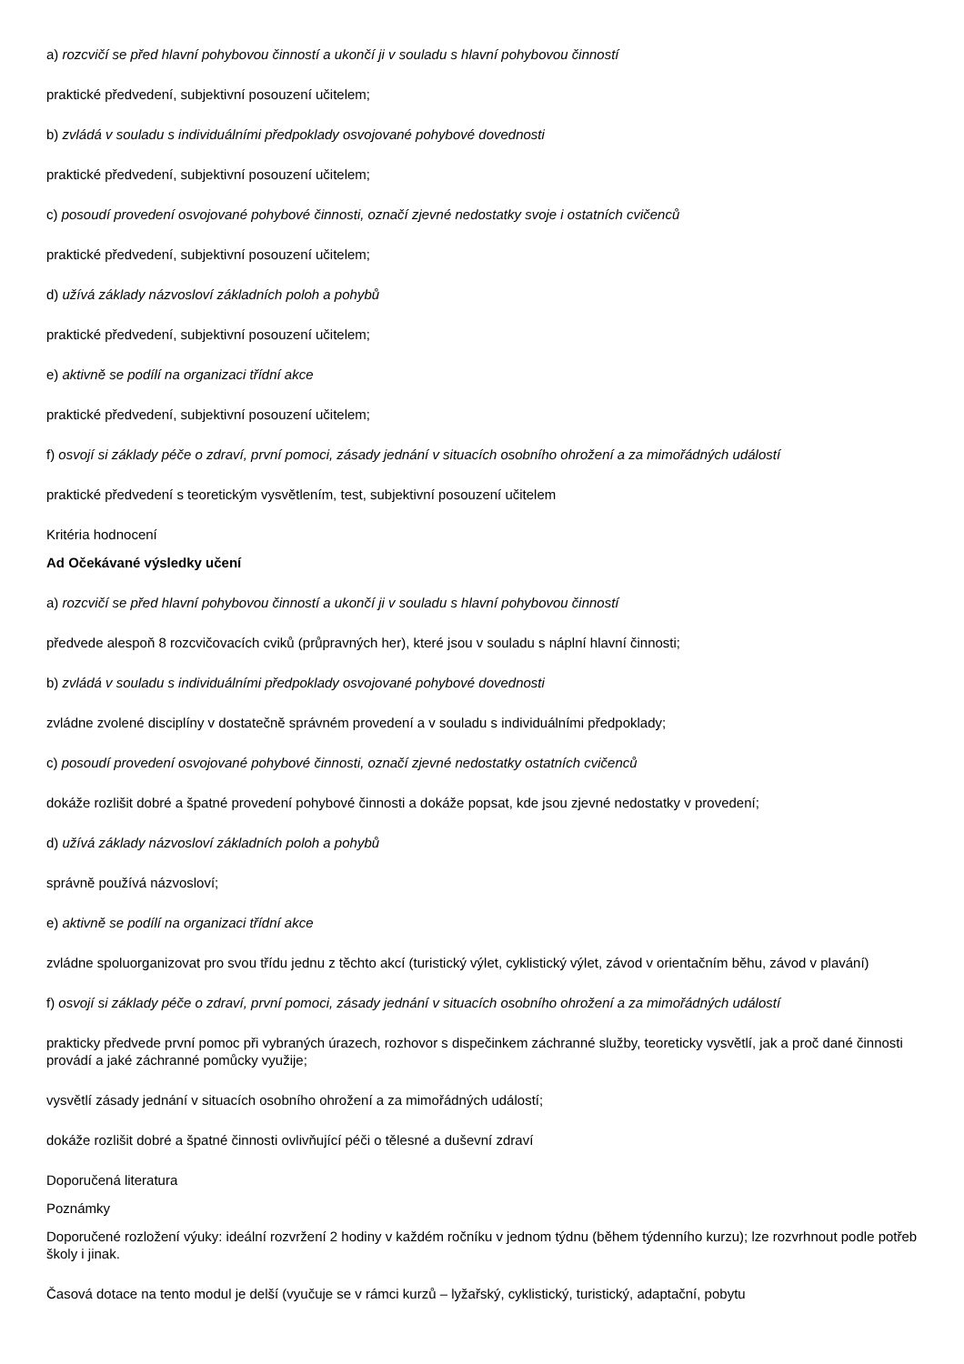a) rozcvičí se před hlavní pohybovou činností a ukončí ji v souladu s hlavní pohybovou činností
praktické předvedení, subjektivní posouzení učitelem;
b) zvládá v souladu s individuálními předpoklady osvojované pohybové dovednosti
praktické předvedení, subjektivní posouzení učitelem;
c) posoudí provedení osvojované pohybové činnosti, označí zjevné nedostatky svoje i ostatních cvičenců
praktické předvedení, subjektivní posouzení učitelem;
d) užívá základy názvosloví základních poloh a pohybů
praktické předvedení, subjektivní posouzení učitelem;
e) aktivně se podílí na organizaci třídní akce
praktické předvedení, subjektivní posouzení učitelem;
f) osvojí si základy péče o zdraví, první pomoci, zásady jednání v situacích osobního ohrožení a za mimořádných událostí
praktické předvedení s teoretickým vysvětlením, test, subjektivní posouzení učitelem
Kritéria hodnocení
Ad Očekávané výsledky učení
a) rozcvičí se před hlavní pohybovou činností a ukončí ji v souladu s hlavní pohybovou činností
předvede alespoň 8 rozcvičovacích cviků (průpravných her), které jsou v souladu s náplní hlavní činnosti;
b) zvládá v souladu s individuálními předpoklady osvojované pohybové dovednosti
zvládne zvolené disciplíny v dostatečně správném provedení a v souladu s individuálními předpoklady;
c) posoudí provedení osvojované pohybové činnosti, označí zjevné nedostatky ostatních cvičenců
dokáže rozlišit dobré a špatné provedení pohybové činnosti a dokáže popsat, kde jsou zjevné nedostatky v provedení;
d) užívá základy názvosloví základních poloh a pohybů
správně používá názvosloví;
e) aktivně se podílí na organizaci třídní akce
zvládne spoluorganizovat pro svou třídu jednu z těchto akcí (turistický výlet, cyklistický výlet, závod v orientačním běhu, závod v plavání)
f) osvojí si základy péče o zdraví, první pomoci, zásady jednání v situacích osobního ohrožení a za mimořádných událostí
prakticky předvede první pomoc při vybraných úrazech, rozhovor s dispečinkem záchranné služby, teoreticky vysvětlí, jak a proč dané činnosti provádí a jaké záchranné pomůcky využije;
vysvětlí zásady jednání v situacích osobního ohrožení a za mimořádných událostí;
dokáže rozlišit dobré a špatné činnosti ovlivňující péči o tělesné a duševní zdraví
Doporučená literatura
Poznámky
Doporučené rozložení výuky: ideální rozvržení 2 hodiny v každém ročníku v jednom týdnu (během týdenního kurzu); lze rozvrhnout podle potřeb školy i jinak.
Časová dotace na tento modul je delší (vyučuje se v rámci kurzů – lyžařský, cyklistický, turistický, adaptační, pobytu